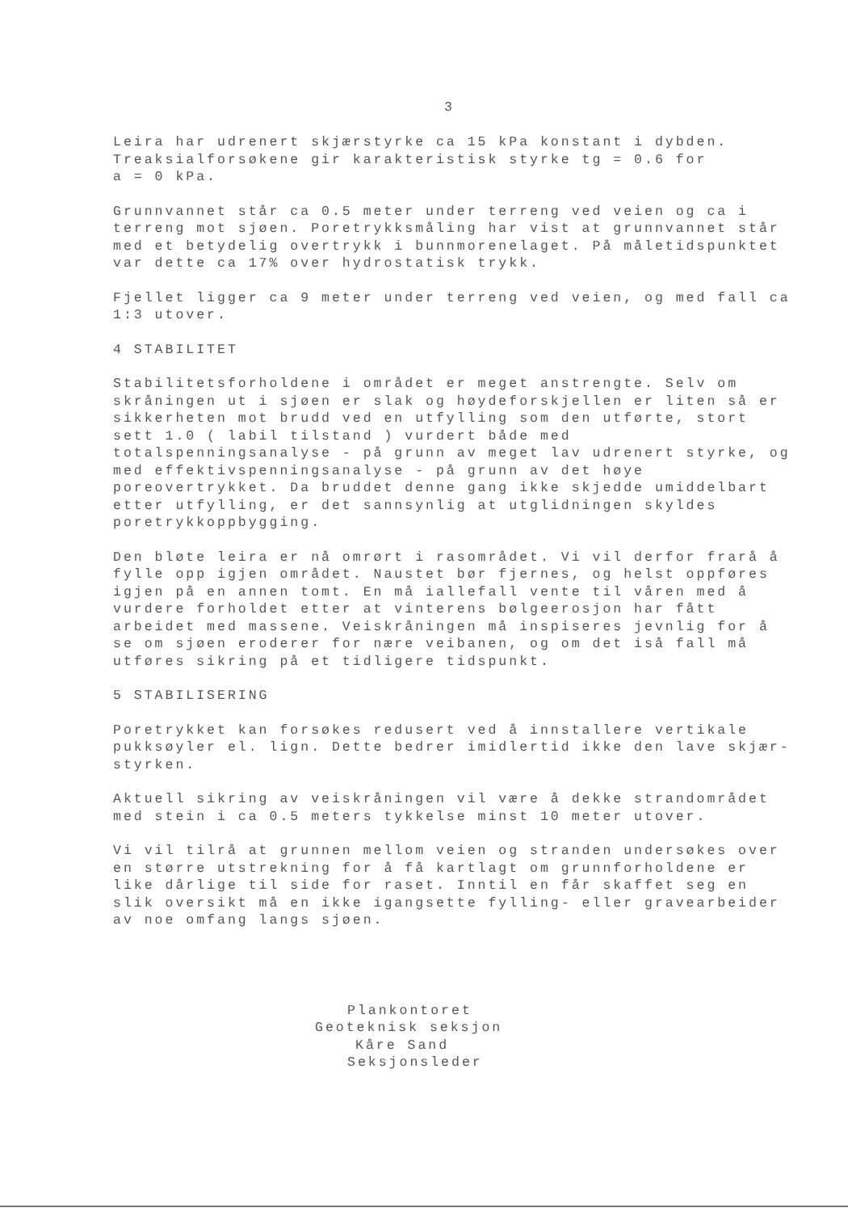3
Leira har udrenert skjærstyrke ca 15 kPa konstant i dybden.
Treaksialforsøkene gir karakteristisk styrke tg = 0.6 for
a = 0 kPa.
Grunnvannet står ca 0.5 meter under terreng ved veien og ca i
terreng mot sjøen. Poretrykksmåling har vist at grunnvannet står
med et betydelig overtrykk i bunnmorenelaget. På måletidspunktet
var dette ca 17% over hydrostatisk trykk.
Fjellet ligger ca 9 meter under terreng ved veien, og med fall ca
1:3 utover.
4 STABILITET
Stabilitetsforholdene i området er meget anstrengte. Selv om
skråningen ut i sjøen er slak og høydeforskjellen er liten så er
sikkerheten mot brudd ved en utfylling som den utførte, stort
sett 1.0 ( labil tilstand ) vurdert både med
totalspenningsanalyse - på grunn av meget lav udrenert styrke, og
med effektivspenningsanalyse - på grunn av det høye
poreovertrykket. Da bruddet denne gang ikke skjedde umiddelbart
etter utfylling, er det sannsynlig at utglidningen skyldes
poretrykkoppbygging.
Den bløte leira er nå omrørt i rasområdet. Vi vil derfor frarå å
fylle opp igjen området. Naustet bør fjernes, og helst oppføres
igjen på en annen tomt. En må iallefall vente til våren med å
vurdere forholdet etter at vinterens bølgeerosjon har fått
arbeidet med massene. Veiskråningen må inspiseres jevnlig for å
se om sjøen eroderer for nære veibanen, og om det iså fall må
utføres sikring på et tidligere tidspunkt.
5 STABILISERING
Poretrykket kan forsøkes redusert ved å innstallere vertikale
pukksøyler el. lign. Dette bedrer imidlertid ikke den lave skjær-
styrken.
Aktuell sikring av veiskråningen vil være å dekke strandområdet
med stein i ca 0.5 meters tykkelse minst 10 meter utover.
Vi vil tilrå at grunnen mellom veien og stranden undersøkes over
en større utstrekning for å få kartlagt om grunnforholdene er
like dårlige til side for raset. Inntil en får skaffet seg en
slik oversikt må en ikke igangsette fylling- eller gravearbeider
av noe omfang langs sjøen.
Plankontoret
Geoteknisk seksjon
Kåre Sand
Seksjonsleder